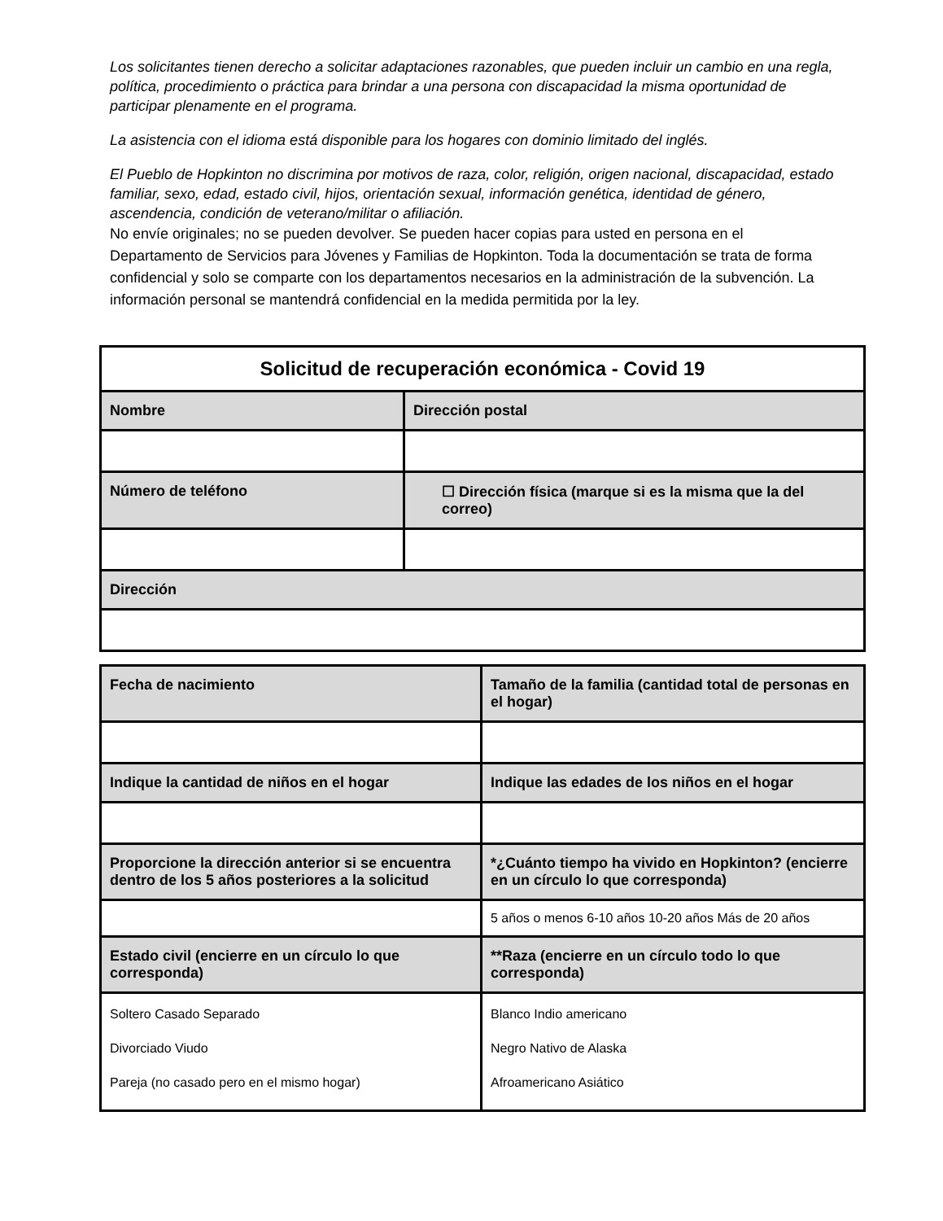Los solicitantes tienen derecho a solicitar adaptaciones razonables, que pueden incluir un cambio en una regla, política, procedimiento o práctica para brindar a una persona con discapacidad la misma oportunidad de participar plenamente en el programa.
La asistencia con el idioma está disponible para los hogares con dominio limitado del inglés.
El Pueblo de Hopkinton no discrimina por motivos de raza, color, religión, origen nacional, discapacidad, estado familiar, sexo, edad, estado civil, hijos, orientación sexual, información genética, identidad de género, ascendencia, condición de veterano/militar o afiliación.
No envíe originales; no se pueden devolver. Se pueden hacer copias para usted en persona en el Departamento de Servicios para Jóvenes y Familias de Hopkinton. Toda la documentación se trata de forma confidencial y solo se comparte con los departamentos necesarios en la administración de la subvención. La información personal se mantendrá confidencial en la medida permitida por la ley.
| Solicitud de recuperación económica - Covid 19 | |
| --- | --- |
| Nombre | Dirección postal |
| Número de teléfono | ☐ Dirección física (marque si es la misma que la del correo) |
| Dirección | |
| Fecha de nacimiento | Tamaño de la familia (cantidad total de personas en el hogar) |
| --- | --- |
| Indique la cantidad de niños en el hogar | Indique las edades de los niños en el hogar |
| Proporcione la dirección anterior si se encuentra dentro de los 5 años posteriores a la solicitud | *¿Cuánto tiempo ha vivido en Hopkinton? (encierre en un círculo lo que corresponda) |
| | 5 años o menos 6-10 años 10-20 años Más de 20 años |
| Estado civil (encierre en un círculo lo que corresponda) | **Raza (encierre en un círculo todo lo que corresponda) |
| Soltero Casado Separado Divorciado Viudo Pareja (no casado pero en el mismo hogar) | Blanco Indio americano Negro Nativo de Alaska Afroamericano Asiático |